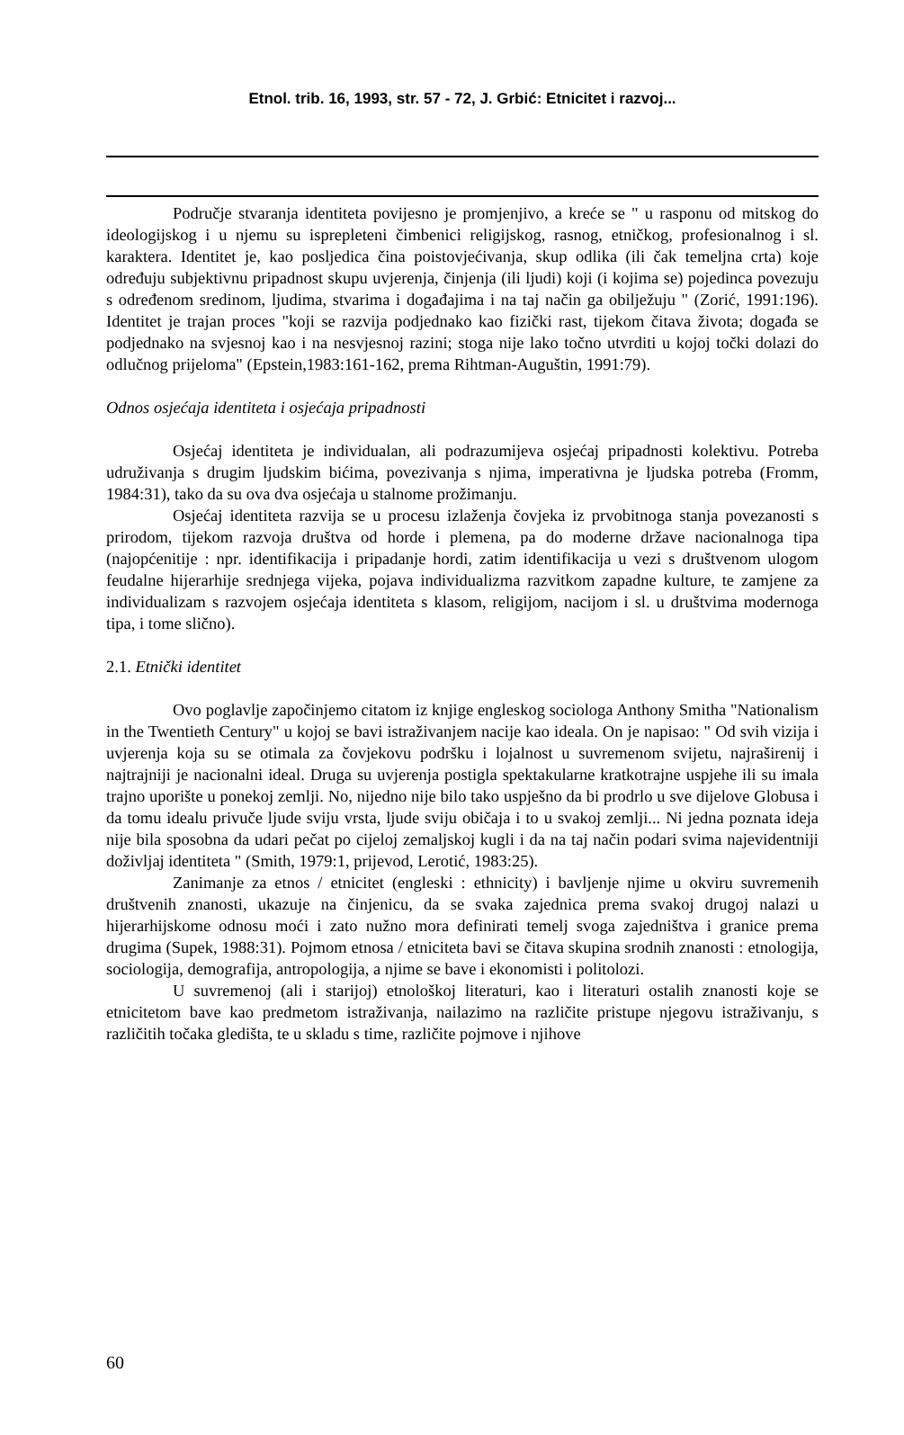Etnol. trib. 16, 1993, str. 57 - 72, J. Grbić: Etnicitet i razvoj...
Područje stvaranja identiteta povijesno je promjenjivo, a kreće se " u rasponu od mitskog do ideologijskog i u njemu su isprepleteni čimbenici religijskog, rasnog, etničkog, profesionalnog i sl. karaktera. Identitet je, kao posljedica čina poistovjećivanja, skup odlika (ili čak temeljna crta) koje određuju subjektivnu pripadnost skupu uvjerenja, činjenja (ili ljudi) koji (i kojima se) pojedinca povezuju s određenom sredinom, ljudima, stvarima i događajima i na taj način ga obilježuju " (Zorić, 1991:196). Identitet je trajan proces "koji se razvija podjednako kao fizički rast, tijekom čitava života; događa se podjednako na svjesnoj kao i na nesvjesnoj razini; stoga nije lako točno utvrditi u kojoj točki dolazi do odlučnog prijeloma" (Epstein,1983:161-162, prema Rihtman-Auguštin, 1991:79).
Odnos osjećaja identiteta i osjećaja pripadnosti
Osjećaj identiteta je individualan, ali podrazumijeva osjećaj pripadnosti kolektivu. Potreba udruživanja s drugim ljudskim bićima, povezivanja s njima, imperativna je ljudska potreba (Fromm, 1984:31), tako da su ova dva osjećaja u stalnome prožimanju.
Osjećaj identiteta razvija se u procesu izlaženja čovjeka iz prvobitnoga stanja povezanosti s prirodom, tijekom razvoja društva od horde i plemena, pa do moderne države nacionalnoga tipa (najopćenitije : npr. identifikacija i pripadanje hordi, zatim identifikacija u vezi s društvenom ulogom feudalne hijerarhije srednjega vijeka, pojava individualizma razvitkom zapadne kulture, te zamjene za individualizam s razvojem osjećaja identiteta s klasom, religijom, nacijom i sl. u društvima modernoga tipa, i tome slično).
2.1. Etnički identitet
Ovo poglavlje započinjemo citatom iz knjige engleskog sociologa Anthony Smitha "Nationalism in the Twentieth Century" u kojoj se bavi istraživanjem nacije kao ideala. On je napisao: " Od svih vizija i uvjerenja koja su se otimala za čovjekovu podršku i lojalnost u suvremenom svijetu, najraširenij i najtrajniji je nacionalni ideal. Druga su uvjerenja postigla spektakularne kratkotrajne uspjehe ili su imala trajno uporište u ponekoj zemlji. No, nijedno nije bilo tako uspješno da bi prodrlo u sve dijelove Globusa i da tomu idealu privuče ljude sviju vrsta, ljude sviju običaja i to u svakoj zemlji... Ni jedna poznata ideja nije bila sposobna da udari pečat po cijeloj zemaljskoj kugli i da na taj način podari svima najevidentniji doživljaj identiteta " (Smith, 1979:1, prijevod, Lerotić, 1983:25).
Zanimanje za etnos / etnicitet (engleski : ethnicity) i bavljenje njime u okviru suvremenih društvenih znanosti, ukazuje na činjenicu, da se svaka zajednica prema svakoj drugoj nalazi u hijerarhijskome odnosu moći i zato nužno mora definirati temelj svoga zajedništva i granice prema drugima (Supek, 1988:31). Pojmom etnosa / etniciteta bavi se čitava skupina srodnih znanosti : etnologija, sociologija, demografija, antropologija, a njime se bave i ekonomisti i politolozi.
U suvremenoj (ali i starijoj) etnološkoj literaturi, kao i literaturi ostalih znanosti koje se etnicitetom bave kao predmetom istraživanja, nailazimo na različite pristupe njegovu istraživanju, s različitih točaka gledišta, te u skladu s time, različite pojmove i njihove
60